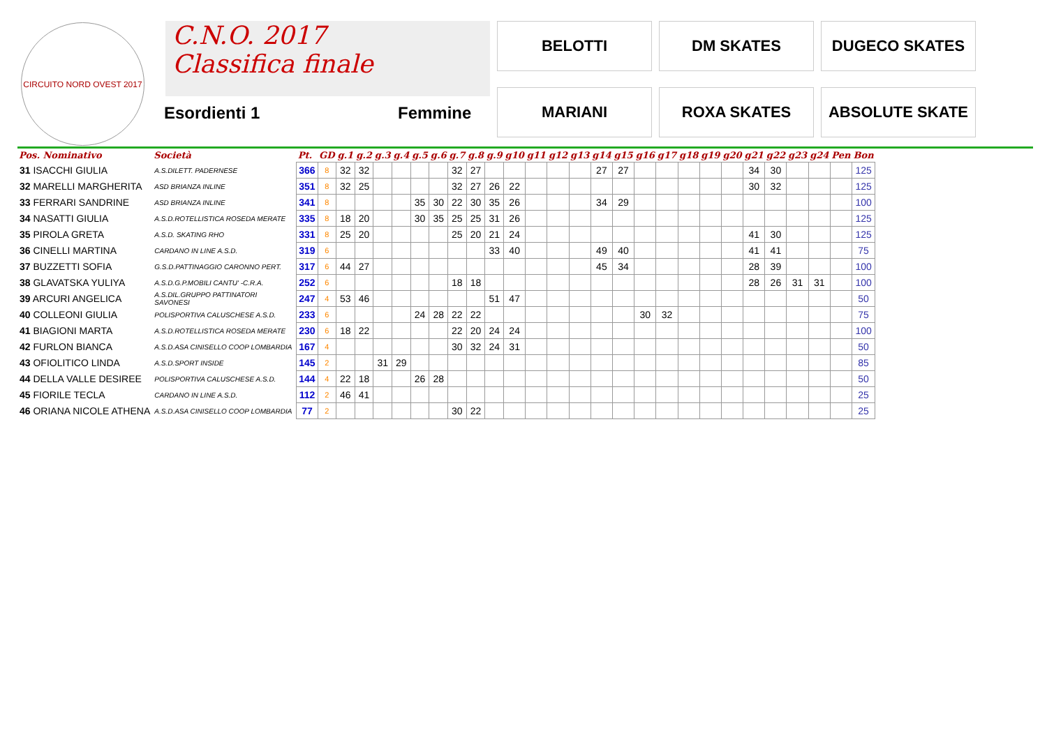CIRCUITO NORD OVEST 2017
C.N.O. 2017
Classifica finale
Esordienti 1 Femmine
BELOTTI
DM SKATES
DUGECO SKATES
MARIANI
ROXA SKATES
ABSOLUTE SKATE
| Pos. Nominativo | Società | Pt. | GD | g.1 | g.2 | g.3 | g.4 | g.5 | g.6 | g.7 | g.8 | g.9 | g10 | g11 | g12 | g13 | g14 | g15 | g16 | g17 | g18 | g19 | g20 | g21 | g22 | g23 | g24 | Pen | Bon |
| --- | --- | --- | --- | --- | --- | --- | --- | --- | --- | --- | --- | --- | --- | --- | --- | --- | --- | --- | --- | --- | --- | --- | --- | --- | --- | --- | --- | --- | --- |
| 31 ISACCHI GIULIA | A.S.DILETT. PADERNESE | 366 | 8 | 32 | 32 | | | | | 32 | 27 | | | | | | 27 | 27 | | | | | | 34 | 30 | | | | 125 |
| 32 MARELLI MARGHERITA | ASD BRIANZA INLINE | 351 | 8 | 32 | 25 | | | | | 32 | 27 | 26 | 22 | | | | | | | | | | | 30 | 32 | | | | 125 |
| 33 FERRARI SANDRINE | ASD BRIANZA INLINE | 341 | 8 | | | | | 35 | 30 | 22 | 30 | 35 | 26 | | | | 34 | 29 | | | | | | | | | | | 100 |
| 34 NASATTI GIULIA | A.S.D.ROTELLISTICA ROSEDA MERATE | 335 | 8 | 18 | 20 | | | 30 | 35 | 25 | 25 | 31 | 26 | | | | | | | | | | | | | | | | 125 |
| 35 PIROLA GRETA | A.S.D. SKATING RHO | 331 | 8 | 25 | 20 | | | | | 25 | 20 | 21 | 24 | | | | | | | | | | | 41 | 30 | | | | 125 |
| 36 CINELLI MARTINA | CARDANO IN LINE A.S.D. | 319 | 6 | | | | | | | | | 33 | 40 | | | | 49 | 40 | | | | | | 41 | 41 | | | | 75 |
| 37 BUZZETTI SOFIA | G.S.D.PATTINAGGIO CARONNO PERT. | 317 | 6 | 44 | 27 | | | | | | | | | | | | 45 | 34 | | | | | | 28 | 39 | | | | 100 |
| 38 GLAVATSKA YULIYA | A.S.D.G.P.MOBILI CANTU' -C.R.A. | 252 | 6 | | | | | | | 18 | 18 | | | | | | | | | | | | | 28 | 26 | 31 | 31 | | 100 |
| 39 ARCURI ANGELICA | A.S.DIL.GRUPPO PATTINATORI SAVONESI | 247 | 4 | 53 | 46 | | | | | | | 51 | 47 | | | | | | | | | | | | | | | | 50 |
| 40 COLLEONI GIULIA | POLISPORTIVA CALUSCHESE A.S.D. | 233 | 6 | | | | | 24 | 28 | 22 | 22 | | | | | | | | 30 | 32 | | | | | | | | | 75 |
| 41 BIAGIONI MARTA | A.S.D.ROTELLISTICA ROSEDA MERATE | 230 | 6 | 18 | 22 | | | | | 22 | 20 | 24 | 24 | | | | | | | | | | | | | | | | 100 |
| 42 FURLON BIANCA | A.S.D.ASA CINISELLO COOP LOMBARDIA | 167 | 4 | | | | | | | 30 | 32 | 24 | 31 | | | | | | | | | | | | | | | | 50 |
| 43 OFIOLITICO LINDA | A.S.D.SPORT INSIDE | 145 | 2 | | | 31 | 29 | | | | | | | | | | | | | | | | | | | | | | 85 |
| 44 DELLA VALLE DESIREE | POLISPORTIVA CALUSCHESE A.S.D. | 144 | 4 | 22 | 18 | | | 26 | 28 | | | | | | | | | | | | | | | | | | | | 50 |
| 45 FIORILE TECLA | CARDANO IN LINE A.S.D. | 112 | 2 | 46 | 41 | | | | | | | | | | | | | | | | | | | | | | | | 25 |
| 46 ORIANA NICOLE ATHENA | A.S.D.ASA CINISELLO COOP LOMBARDIA | 77 | 2 | | | | | | | 30 | 22 | | | | | | | | | | | | | | | | | | 25 |